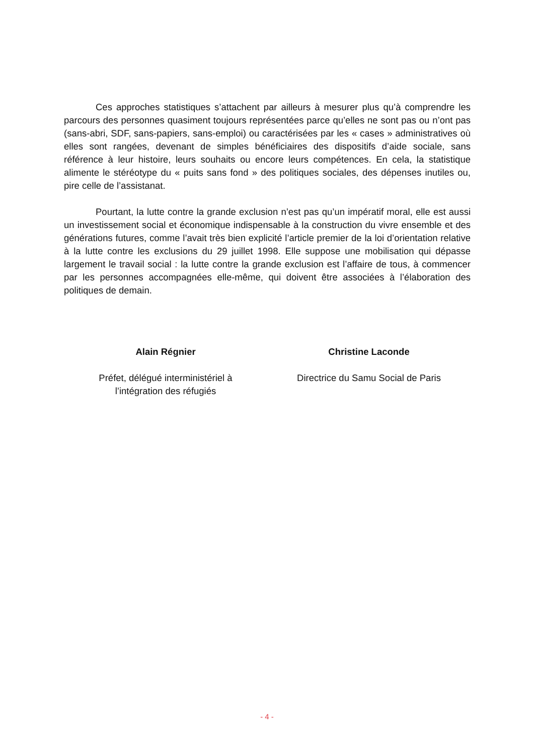Ces approches statistiques s’attachent par ailleurs à mesurer plus qu’à comprendre les parcours des personnes quasiment toujours représentées parce qu’elles ne sont pas ou n’ont pas (sans-abri, SDF, sans-papiers, sans-emploi) ou caractérisées par les « cases » administratives où elles sont rangées, devenant de simples bénéficiaires des dispositifs d’aide sociale, sans référence à leur histoire, leurs souhaits ou encore leurs compétences. En cela, la statistique alimente le stéréotype du « puits sans fond » des politiques sociales, des dépenses inutiles ou, pire celle de l’assistanat.
Pourtant, la lutte contre la grande exclusion n’est pas qu’un impératif moral, elle est aussi un investissement social et économique indispensable à la construction du vivre ensemble et des générations futures, comme l’avait très bien explicité l’article premier de la loi d’orientation relative à la lutte contre les exclusions du 29 juillet 1998. Elle suppose une mobilisation qui dépasse largement le travail social : la lutte contre la grande exclusion est l’affaire de tous, à commencer par les personnes accompagnées elle-même, qui doivent être associées à l’élaboration des politiques de demain.
Alain Régnier
Préfet, délégué interministériel à
l’intégration des réfugiés
Christine Laconde
Directrice du Samu Social de Paris
- 4 -